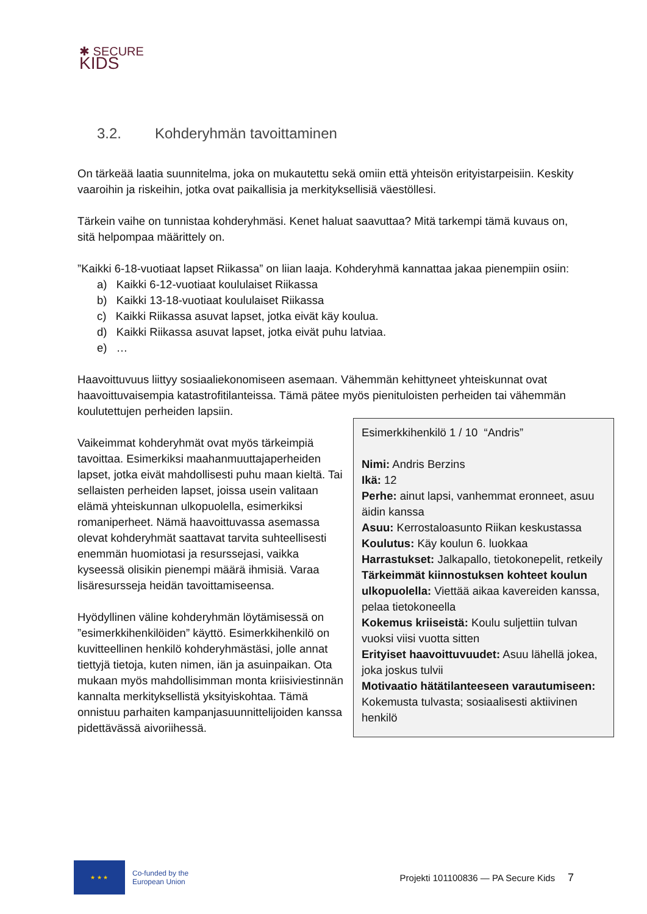✱ SECURE
KIDS
3.2. Kohderyhmän tavoittaminen
On tärkeää laatia suunnitelma, joka on mukautettu sekä omiin että yhteisön erityistarpeisiin. Keskity vaaroihin ja riskeihin, jotka ovat paikallisia ja merkityksellisiä väestöllesi.
Tärkein vaihe on tunnistaa kohderyhmäsi. Kenet haluat saavuttaa? Mitä tarkempi tämä kuvaus on, sitä helpompaa määrittely on.
”Kaikki 6-18-vuotiaat lapset Riikassa” on liian laaja. Kohderyhmä kannattaa jakaa pienempiin osiin:
a) Kaikki 6-12-vuotiaat koululaiset Riikassa
b) Kaikki 13-18-vuotiaat koululaiset Riikassa
c) Kaikki Riikassa asuvat lapset, jotka eivät käy koulua.
d) Kaikki Riikassa asuvat lapset, jotka eivät puhu latviaa.
e) …
Haavoittuvuus liittyy sosiaaliekonomiseen asemaan. Vähemmän kehittyneet yhteiskunnat ovat haavoittuvaisempia katastrofitilanteissa. Tämä pätee myös pienituloisten perheiden tai vähemmän koulutettujen perheiden lapsiin.
Vaikeimmat kohderyhmät ovat myös tärkeimpiä tavoittaa. Esimerkiksi maahanmuuttajaperheiden lapset, jotka eivät mahdollisesti puhu maan kieltä. Tai sellaisten perheiden lapset, joissa usein valitaan elämä yhteiskunnan ulkopuolella, esimerkiksi romaniperheet. Nämä haavoittuvassa asemassa olevat kohderyhmät saattavat tarvita suhteellisesti enemmän huomiotasi ja resurssejasi, vaikka kyseessä olisikin pienempi määrä ihmisiä. Varaa lisäresursseja heidän tavoittamiseensa.
Hyödyllinen väline kohderyhmän löytämisessä on ”esimerkkihenkilöiden” käyttö. Esimerkkihenkilö on kuvitteellinen henkilö kohderyhmästäsi, jolle annat tiettyjä tietoja, kuten nimen, iän ja asuinpaikan. Ota mukaan myös mahdollisimman monta kriisiviestinnän kannalta merkityksellistä yksityiskohtaa. Tämä onnistuu parhaiten kampanjasuunnittelijoiden kanssa pidettävässä aivoriihessä.
Esimerkkihenkilö 1 / 10 “Andris”
Nimi: Andris Berzins
Ikä: 12
Perhe: ainut lapsi, vanhemmat eronneet, asuu äidin kanssa
Asuu: Kerrostaloasunto Riikan keskustassa
Koulutus: Käy koulun 6. luokkaa
Harrastukset: Jalkapallo, tietokonepelit, retkeily
Tärkeimmät kiinnostuksen kohteet koulun ulkopuolella: Viettää aikaa kavereiden kanssa, pelaa tietokoneella
Kokemus kriiseistä: Koulu suljettiin tulvan vuoksi viisi vuotta sitten
Erityiset haavoittuvuudet: Asuu lähellä jokea, joka joskus tulvii
Motivaatio hätätilanteeseen varautumiseen: Kokemusta tulvasta; sosiaalisesti aktiivinen henkilö
★ ★ ★
Co-funded by the
European Union
Projekti 101100836 — PA Secure Kids 7